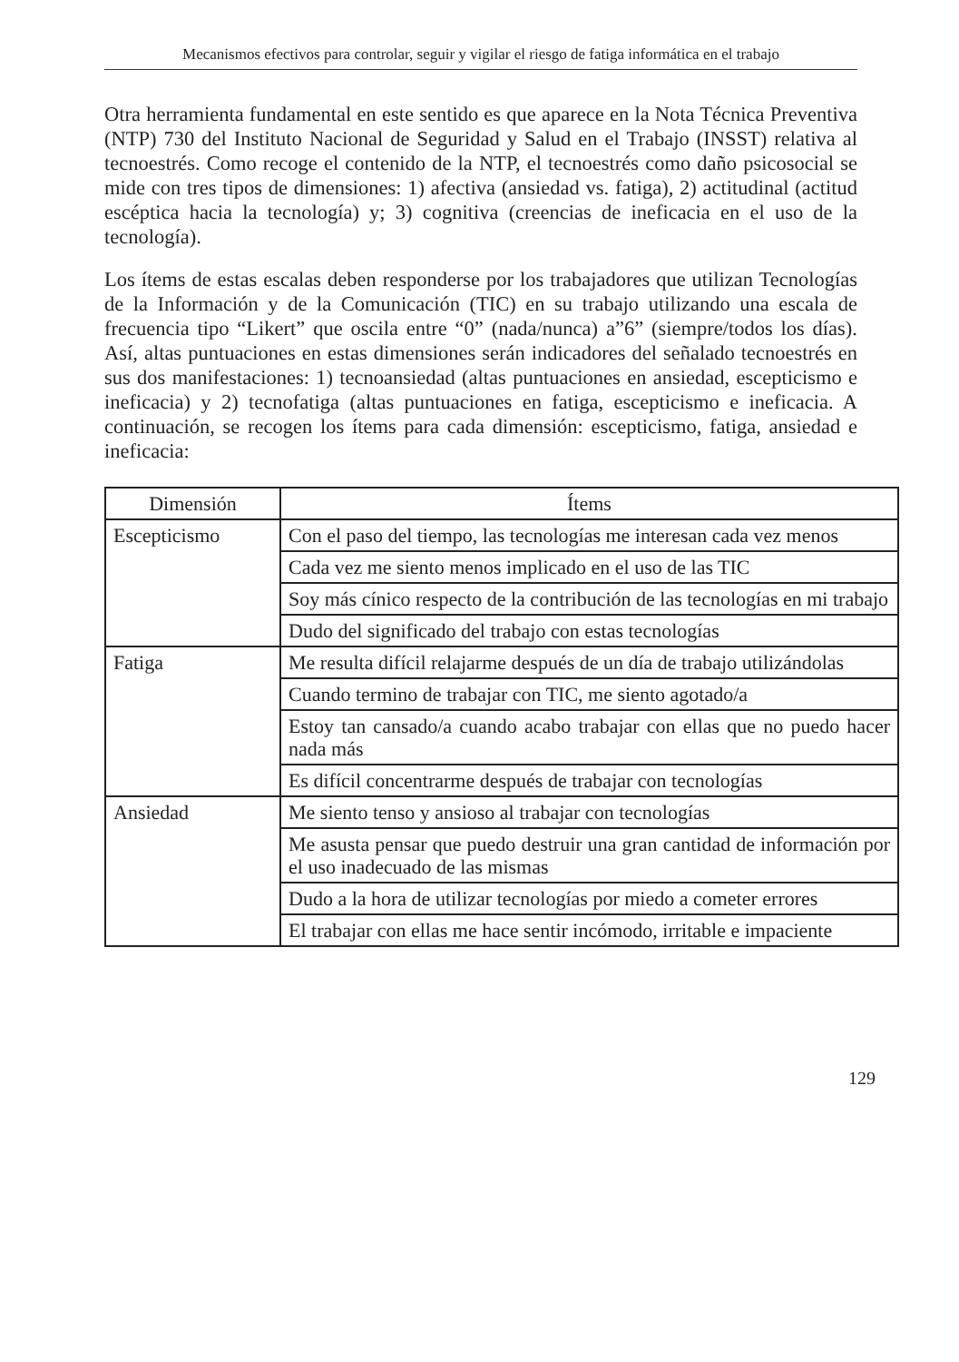Mecanismos efectivos para controlar, seguir y vigilar el riesgo de fatiga informática en el trabajo
Otra herramienta fundamental en este sentido es que aparece en la Nota Técnica Preventiva (NTP) 730 del Instituto Nacional de Seguridad y Salud en el Trabajo (INSST) relativa al tecnoestrés. Como recoge el contenido de la NTP, el tecnoestrés como daño psicosocial se mide con tres tipos de dimensiones: 1) afectiva (ansiedad vs. fatiga), 2) actitudinal (actitud escéptica hacia la tecnología) y; 3) cognitiva (creencias de ineficacia en el uso de la tecnología).
Los ítems de estas escalas deben responderse por los trabajadores que utilizan Tecnologías de la Información y de la Comunicación (TIC) en su trabajo utilizando una escala de frecuencia tipo “Likert” que oscila entre “0” (nada/nunca) a”6” (siempre/todos los días). Así, altas puntuaciones en estas dimensiones serán indicadores del señalado tecnoestrés en sus dos manifestaciones: 1) tecnoansiedad (altas puntuaciones en ansiedad, escepticismo e ineficacia) y 2) tecnofatiga (altas puntuaciones en fatiga, escepticismo e ineficacia. A continuación, se recogen los ítems para cada dimensión: escepticismo, fatiga, ansiedad e ineficacia:
| Dimensión | Ítems |
| --- | --- |
| Escepticismo | Con el paso del tiempo, las tecnologías me interesan cada vez menos |
| | Cada vez me siento menos implicado en el uso de las TIC |
| | Soy más cínico respecto de la contribución de las tecnologías en mi trabajo |
| | Dudo del significado del trabajo con estas tecnologías |
| Fatiga | Me resulta difícil relajarme después de un día de trabajo utilizándolas |
| | Cuando termino de trabajar con TIC, me siento agotado/a |
| | Estoy tan cansado/a cuando acabo trabajar con ellas que no puedo hacer nada más |
| | Es difícil concentrarme después de trabajar con tecnologías |
| Ansiedad | Me siento tenso y ansioso al trabajar con tecnologías |
| | Me asusta pensar que puedo destruir una gran cantidad de información por el uso inadecuado de las mismas |
| | Dudo a la hora de utilizar tecnologías por miedo a cometer errores |
| | El trabajar con ellas me hace sentir incómodo, irritable e impaciente |
129